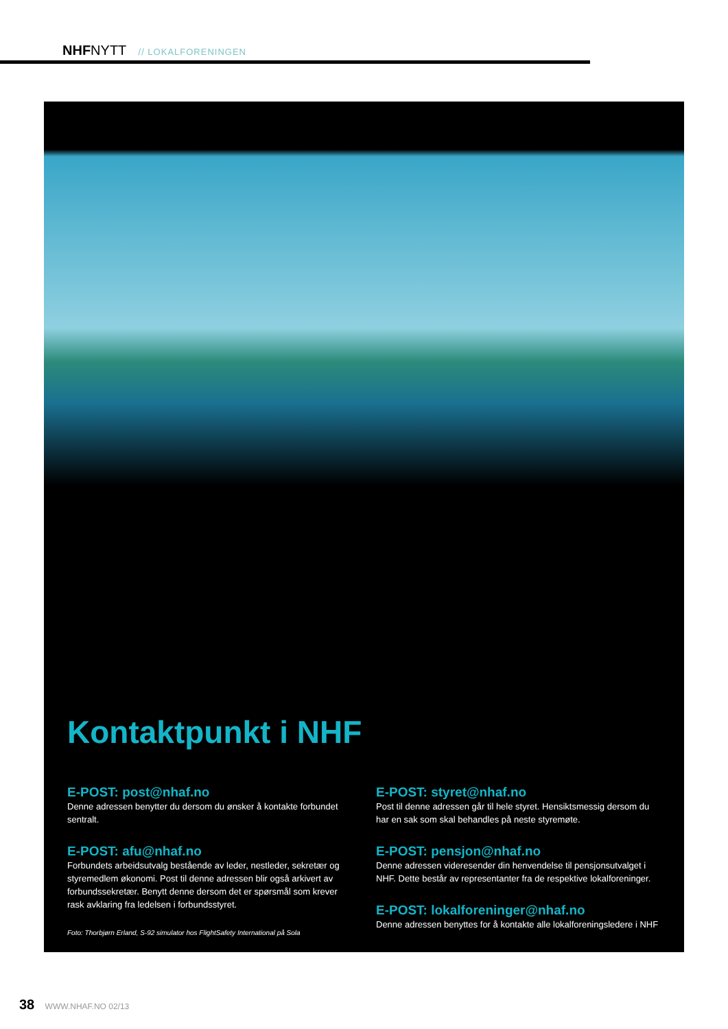NHFNYTT // LOKALFORENINGEN
Kontaktpunkt i NHF
E-POST: post@nhaf.no
Denne adressen benytter du dersom du ønsker å kontakte forbundet sentralt.
E-POST: afu@nhaf.no
Forbundets arbeidsutvalg bestående av leder, nestleder, sekretær og styremedlem økonomi. Post til denne adressen blir også arkivert av forbundssekretær. Benytt denne dersom det er spørsmål som krever rask avklaring fra ledelsen i forbundsstyret.
Foto: Thorbjørn Erland, S-92 simulator hos FlightSafety International på Sola
E-POST: styret@nhaf.no
Post til denne adressen går til hele styret. Hensiktsmessig dersom du har en sak som skal behandles på neste styremøte.
E-POST: pensjon@nhaf.no
Denne adressen videresender din henvendelse til pensjonsutvalget i NHF. Dette består av representanter fra de respektive lokalforeninger.
E-POST: lokalforeninger@nhaf.no
Denne adressen benyttes for å kontakte alle lokalforeningsledere i NHF
38 WWW.NHAF.NO 02/13